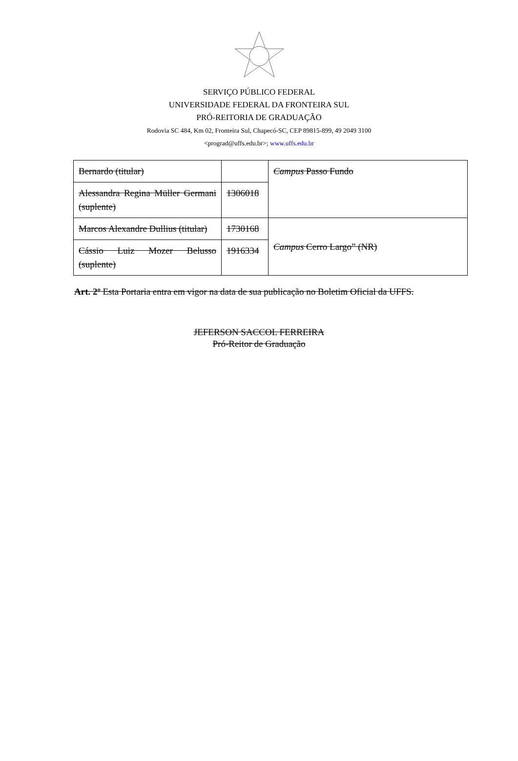SERVIÇO PÚBLICO FEDERAL
UNIVERSIDADE FEDERAL DA FRONTEIRA SUL
PRÓ-REITORIA DE GRADUAÇÃO
Rodovia SC 484, Km 02, Fronteira Sul, Chapecó-SC, CEP 89815-899, 49 2049 3100
<prograd@uffs.edu.br>; www.uffs.edu.br
| Bernardo (titular) | | Campus Passo Fundo |
| Alessandra Regina Müller Germani (suplente) | 1306018 | |
| Marcos Alexandre Dullius (titular) | 1730168 | Campus Cerro Largo” (NR) |
| Cássio Luiz Mozer Belusso (suplente) | 1916334 | |
Art. 2º Esta Portaria entra em vigor na data de sua publicação no Boletim Oficial da UFFS.
JEFERSON SACCOL FERREIRA
Pró-Reitor de Graduação